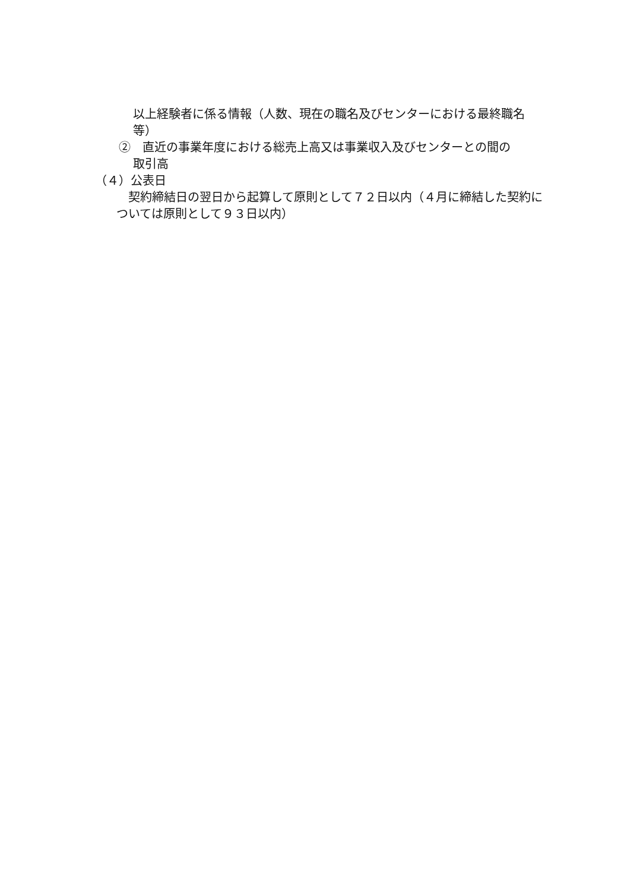以上経験者に係る情報（人数、現在の職名及びセンターにおける最終職名等）
②　直近の事業年度における総売上高又は事業収入及びセンターとの間の
取引高
（４）公表日
契約締結日の翌日から起算して原則として７２日以内（４月に締結した契約については原則として９３日以内）